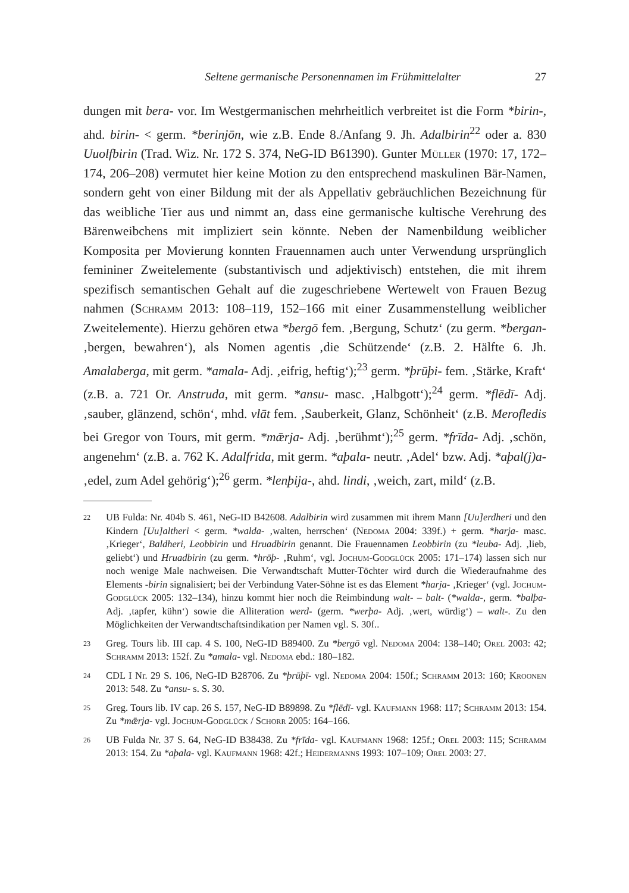Seltene germanische Personennamen im Frühmittelalter 27
dungen mit bera- vor. Im Westgermanischen mehrheitlich verbreitet ist die Form *birin-, ahd. birin- < germ. *berinjōn, wie z.B. Ende 8./Anfang 9. Jh. Adalbirin<sup>22</sup> oder a. 830 Uuolfbirin (Trad. Wiz. Nr. 172 S. 374, NeG-ID B61390). Gunter Müller (1970: 17, 172–174, 206–208) vermutet hier keine Motion zu den entsprechend maskulinen Bär-Namen, sondern geht von einer Bildung mit der als Appellativ gebräuchlichen Bezeichnung für das weibliche Tier aus und nimmt an, dass eine germanische kultische Verehrung des Bärenweibchens mit impliziert sein könnte. Neben der Namenbildung weiblicher Komposita per Movierung konnten Frauennamen auch unter Verwendung ursprünglich femininer Zweitelemente (substantivisch und adjektivisch) entstehen, die mit ihrem spezifisch semantischen Gehalt auf die zugeschriebene Wertewelt von Frauen Bezug nahmen (Schramm 2013: 108–119, 152–166 mit einer Zusammenstellung weiblicher Zweitelemente). Hierzu gehören etwa *bergō fem. ‚Bergung, Schutz‘ (zu germ. *bergan- ‚bergen, bewahren‘), als Nomen agentis ‚die Schützende‘ (z.B. 2. Hälfte 6. Jh. Amalaberga, mit germ. *amala- Adj. ‚eifrig, heftig‘);<sup>23</sup> germ. *þrūþi- fem. ‚Stärke, Kraft‘ (z.B. a. 721 Or. Anstruda, mit germ. *ansu- masc. ‚Halbgott‘);<sup>24</sup> germ. *flēdī- Adj. ‚sauber, glänzend, schön‘, mhd. vlāt fem. ‚Sauberkeit, Glanz, Schönheit‘ (z.B. Merofledis bei Gregor von Tours, mit germ. *mǣrja- Adj. ‚berühmt‘);<sup>25</sup> germ. *frīda- Adj. ‚schön, angenehm‘ (z.B. a. 762 K. Adalfrida, mit germ. *aþala- neutr. ‚Adel‘ bzw. Adj. *aþal(j)a- ‚edel, zum Adel gehörig‘);<sup>26</sup> germ. *lenþija-, ahd. lindi, ‚weich, zart, mild‘ (z.B.
<sup>22</sup>
UB Fulda: Nr. 404b S. 461, NeG-ID B42608. Adalbirin wird zusammen mit ihrem Mann [Uu]erdheri und den Kindern [Uu]altheri < germ. *walda- ‚walten, herrschen‘ (Nedoma 2004: 339f.) + germ. *harja- masc. ‚Krieger‘, Baldheri, Leobbirin und Hruadbirin genannt. Die Frauennamen Leobbirin (zu *leuba- Adj. ‚lieb, geliebt‘) und Hruadbirin (zu germ. *hrōþ- ‚Ruhm‘, vgl. Jochum-Godglück 2005: 171–174) lassen sich nur noch wenige Male nachweisen. Die Verwandtschaft Mutter-Töchter wird durch die Wiederaufnahme des Elements -birin signalisiert; bei der Verbindung Vater-Söhne ist es das Element *harja- ‚Krieger‘ (vgl. Jochum-Godglück 2005: 132–134), hinzu kommt hier noch die Reimbindung walt- – balt- (*walda-, germ. *balþa- Adj. ‚tapfer, kühn‘) sowie die Alliteration werd- (germ. *werþa- Adj. ‚wert, würdig‘) – walt-. Zu den Möglichkeiten der Verwandtschaftsindikation per Namen vgl. S. 30f..
<sup>23</sup>
Greg. Tours lib. III cap. 4 S. 100, NeG-ID B89400. Zu *bergō vgl. Nedoma 2004: 138–140; Orel 2003: 42; Schramm 2013: 152f. Zu *amala- vgl. Nedoma ebd.: 180–182.
<sup>24</sup>
CDL I Nr. 29 S. 106, NeG-ID B28706. Zu *þrūþī- vgl. Nedoma 2004: 150f.; Schramm 2013: 160; Kroonen 2013: 548. Zu *ansu- s. S. 30.
<sup>25</sup>
Greg. Tours lib. IV cap. 26 S. 157, NeG-ID B89898. Zu *flēdī- vgl. Kaufmann 1968: 117; Schramm 2013: 154. Zu *mǣrja- vgl. Jochum-Godglück / Schorr 2005: 164–166.
<sup>26</sup>
UB Fulda Nr. 37 S. 64, NeG-ID B38438. Zu *frīda- vgl. Kaufmann 1968: 125f.; Orel 2003: 115; Schramm 2013: 154. Zu *aþala- vgl. Kaufmann 1968: 42f.; Heidermanns 1993: 107–109; Orel 2003: 27.